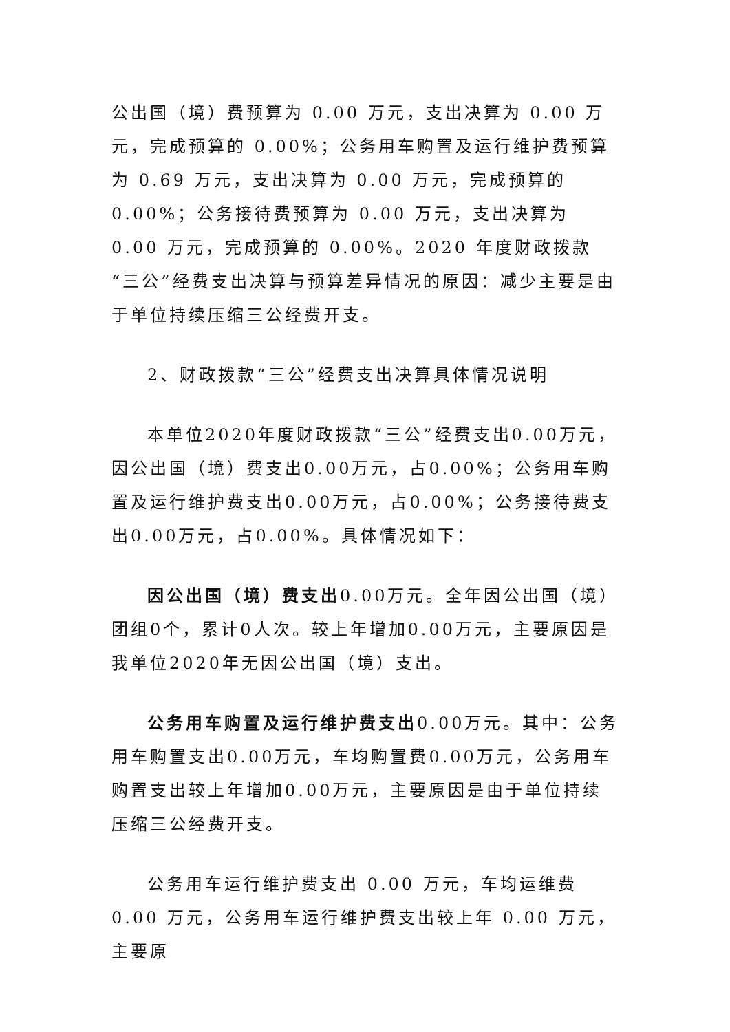公出国（境）费预算为 0.00 万元，支出决算为 0.00 万元，完成预算的 0.00%；公务用车购置及运行维护费预算为 0.69 万元，支出决算为 0.00 万元，完成预算的 0.00%；公务接待费预算为 0.00 万元，支出决算为 0.00 万元，完成预算的 0.00%。2020 年度财政拨款“三公”经费支出决算与预算差异情况的原因：减少主要是由于单位持续压缩三公经费开支。
2、财政拨款“三公”经费支出决算具体情况说明
本单位2020年度财政拨款“三公”经费支出0.00万元，因公出国（境）费支出0.00万元，占0.00%；公务用车购置及运行维护费支出0.00万元，占0.00%；公务接待费支出0.00万元，占0.00%。具体情况如下：
因公出国（境）费支出0.00万元。全年因公出国（境）团组0个，累计0人次。较上年增加0.00万元，主要原因是我单位2020年无因公出国（境）支出。
公务用车购置及运行维护费支出0.00万元。其中：公务用车购置支出0.00万元，车均购置费0.00万元，公务用车购置支出较上年增加0.00万元，主要原因是由于单位持续压缩三公经费开支。
公务用车运行维护费支出 0.00 万元，车均运维费 0.00 万元，公务用车运行维护费支出较上年 0.00 万元，主要原